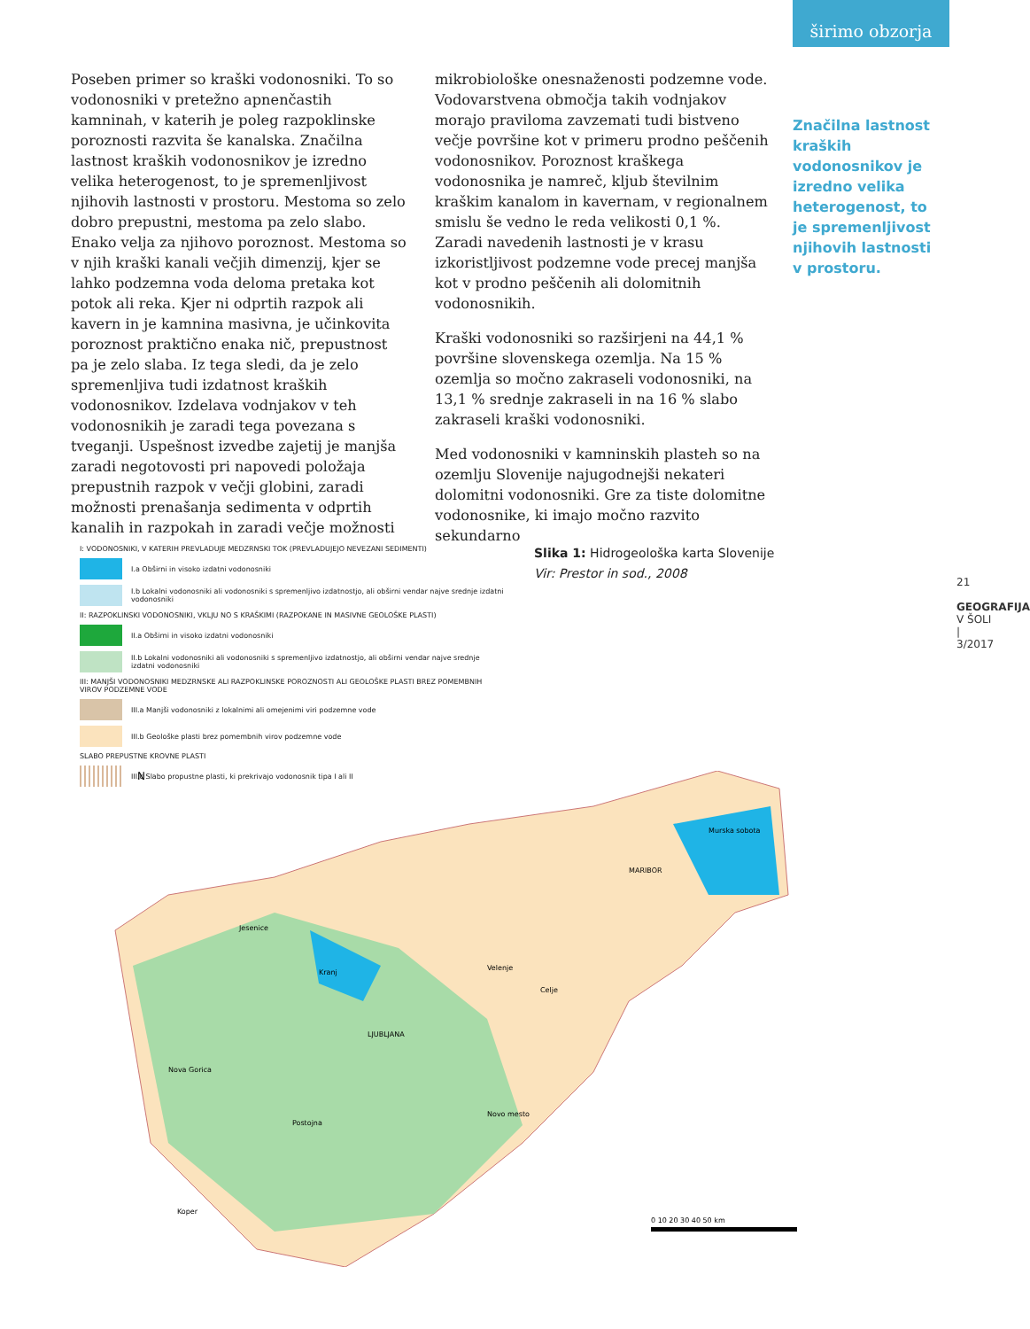širimo obzorja
Poseben primer so kraški vodonosniki. To so vodonosniki v pretežno apnenčastih kamninah, v katerih je poleg razpoklinske poroznosti razvita še kanalska. Značilna lastnost kraških vodonosnikov je izredno velika heterogenost, to je spremenljivost njihovih lastnosti v prostoru. Mestoma so zelo dobro prepustni, mestoma pa zelo slabo. Enako velja za njihovo poroznost. Mestoma so v njih kraški kanali večjih dimenzij, kjer se lahko podzemna voda deloma pretaka kot potok ali reka. Kjer ni odprtih razpok ali kavern in je kamnina masivna, je učinkovita poroznost praktično enaka nič, prepustnost pa je zelo slaba. Iz tega sledi, da je zelo spremenljiva tudi izdatnost kraških vodonosnikov. Izdelava vodnjakov v teh vodonosnikih je zaradi tega povezana s tveganji. Uspešnost izvedbe zajetij je manjša zaradi negotovosti pri napovedi položaja prepustnih razpok v večji globini, zaradi možnosti prenašanja sedimenta v odprtih kanalih in razpokah in zaradi večje možnosti
mikrobiološke onesnaženosti podzemne vode. Vodovarstvena območja takih vodnjakov morajo praviloma zavzemati tudi bistveno večje površine kot v primeru prodno peščenih vodonosnikov. Poroznost kraškega vodonosnika je namreč, kljub številnim kraškim kanalom in kavernam, v regionalnem smislu še vedno le reda velikosti 0,1 %. Zaradi navedenih lastnosti je v krasu izkoristljivost podzemne vode precej manjša kot v prodno peščenih ali dolomitnih vodonosnikih.
Kraški vodonosniki so razširjeni na 44,1 % površine slovenskega ozemlja. Na 15 % ozemlja so močno zakraseli vodonosniki, na 13,1 % srednje zakraseli in na 16 % slabo zakraseli kraški vodonosniki.
Med vodonosniki v kamninskih plasteh so na ozemlju Slovenije najugodnejši nekateri dolomitni vodonosniki. Gre za tiste dolomitne vodonosnike, ki imajo močno razvito sekundarno
Značilna lastnost kraških vodonosnikov je izredno velika heterogenost, to je spremenljivost njihovih lastnosti v prostoru.
21
GEOGRAFIJA V ŠOLI | 3/2017
I: VODONOSNIKI, V KATERIH PREVLADUJE MEDZRNSKI TOK (PREVLADUJEJO NEVEZANI SEDIMENTI)
I.a Obširni in visoko izdatni vodonosniki
I.b Lokalni vodonosniki ali vodonosniki s spremenljivo izdatnostjo, ali obširni vendar najve srednje izdatni vodonosniki
II: RAZPOKLINSKI VODONOSNIKI, VKLJU NO S KRAŠKIMI (RAZPOKANE IN MASIVNE GEOLOŠKE PLASTI)
II.a Obširni in visoko izdatni vodonosniki
II.b Lokalni vodonosniki ali vodonosniki s spremenljivo izdatnostjo, ali obširni vendar najve srednje izdatni vodonosniki
III: MANJŠI VODONOSNIKI MEDZRNSKE ALI RAZPOKLINSKE POROZNOSTI ALI GEOLOŠKE PLASTI BREZ POMEMBNIH VIROV PODZEMNE VODE
III.a Manjši vodonosniki z lokalnimi ali omejenimi viri podzemne vode
III.b Geološke plasti brez pomembnih virov podzemne vode
SLABO PREPUSTNE KROVNE PLASTI
III.c Slabo propustne plasti, ki prekrivajo vodonosnik tipa I ali II
Slika 1: Hidrogeološka karta Slovenije
Vir: Prestor in sod., 2008
N
Murska sobota
MARIBOR
Jesenice
Velenje
Kranj
Celje
LJUBLJANA
Nova Gorica
Postojna
Novo mesto
Koper
0 10 20 30 40 50 km